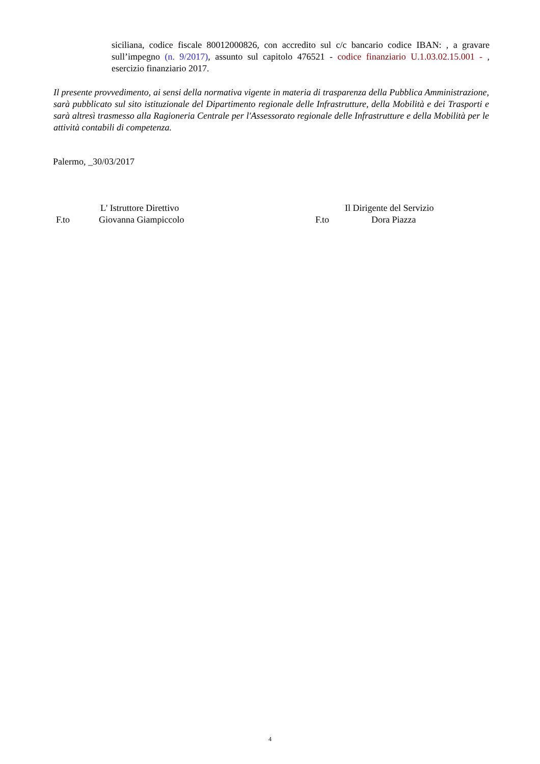siciliana, codice fiscale 80012000826, con accredito sul c/c bancario codice IBAN: , a gravare sull’impegno (n. 9/2017), assunto sul capitolo 476521 - codice finanziario U.1.03.02.15.001 - , esercizio finanziario 2017.
Il presente provvedimento, ai sensi della normativa vigente in materia di trasparenza della Pubblica Amministrazione, sarà pubblicato sul sito istituzionale del Dipartimento regionale delle Infrastrutture, della Mobilità e dei Trasporti e sarà altresì trasmesso alla Ragioneria Centrale per l'Assessorato regionale delle Infrastrutture e della Mobilità per le attività contabili di competenza.
Palermo, _30/03/2017
L' Istruttore Direttivo Il Dirigente del Servizio
F.to Giovanna Giampiccolo F.to Dora Piazza
4